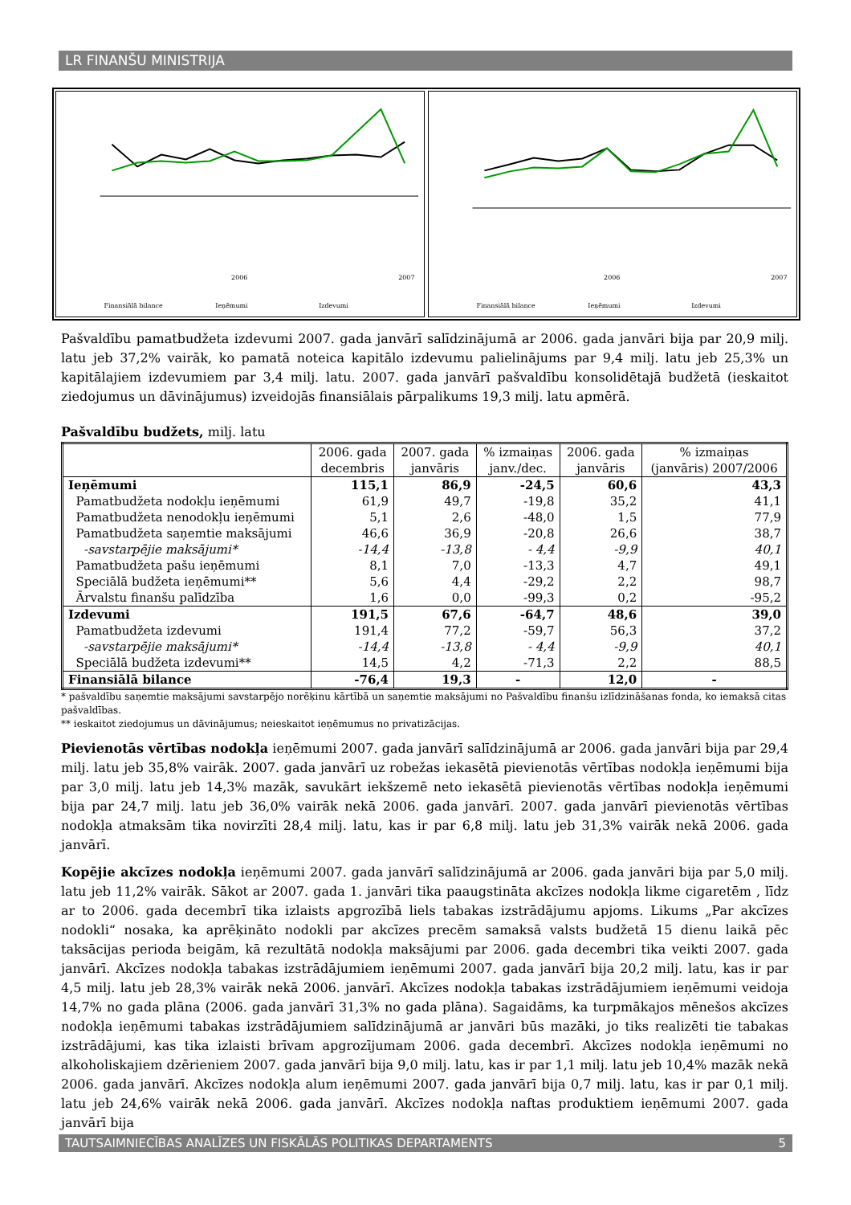LR FINANŠU MINISTRIJA
Finansiālā bilance
Ieņēmumi
Izdevumi
2006
2007
Finansiālā bilance
Ieņēmumi
Izdevumi
2006
2007
Pašvaldību pamatbudžeta izdevumi 2007. gada janvārī salīdzinājumā ar 2006. gada janvāri bija par 20,9 milj. latu jeb 37,2% vairāk, ko pamatā noteica kapitālo izdevumu palielinājums par 9,4 milj. latu jeb 25,3% un kapitālajiem izdevumiem par 3,4 milj. latu. 2007. gada janvārī pašvaldību konsolidētajā budžetā (ieskaitot ziedojumus un dāvinājumus) izveidojās finansiālais pārpalikums 19,3 milj. latu apmērā.
Pašvaldību budžets, milj. latu
| | 2006. gada decembris | 2007. gada janvāris | % izmaiņas janv./dec. | 2006. gada janvāris | % izmaiņas (janvāris) 2007/2006 |
| --- | --- | --- | --- | --- | --- |
| Ieņēmumi | 115,1 | 86,9 | -24,5 | 60,6 | 43,3 |
| Pamatbudžeta nodokļu ieņēmumi | 61,9 | 49,7 | -19,8 | 35,2 | 41,1 |
| Pamatbudžeta nenodokļu ieņēmumi | 5,1 | 2,6 | -48,0 | 1,5 | 77,9 |
| Pamatbudžeta saņemtie maksājumi | 46,6 | 36,9 | -20,8 | 26,6 | 38,7 |
| -savstarpējie maksājumi* | -14,4 | -13,8 | - 4,4 | -9,9 | 40,1 |
| Pamatbudžeta pašu ieņēmumi | 8,1 | 7,0 | -13,3 | 4,7 | 49,1 |
| Speciālā budžeta ieņēmumi** | 5,6 | 4,4 | -29,2 | 2,2 | 98,7 |
| Ārvalstu finanšu palīdzība | 1,6 | 0,0 | -99,3 | 0,2 | -95,2 |
| Izdevumi | 191,5 | 67,6 | -64,7 | 48,6 | 39,0 |
| Pamatbudžeta izdevumi | 191,4 | 77,2 | -59,7 | 56,3 | 37,2 |
| -savstarpējie maksājumi* | -14,4 | -13,8 | - 4,4 | -9,9 | 40,1 |
| Speciālā budžeta izdevumi** | 14,5 | 4,2 | -71,3 | 2,2 | 88,5 |
| Finansiālā bilance | -76,4 | 19,3 | - | 12,0 | - |
* pašvaldību saņemtie maksājumi savstarpējo norēķinu kārtībā un saņemtie maksājumi no Pašvaldību finanšu izlīdzināšanas fonda, ko iemaksā citas pašvaldības.
** ieskaitot ziedojumus un dāvinājumus; neieskaitot ieņēmumus no privatizācijas.
Pievienotās vērtības nodokļa ieņēmumi 2007. gada janvārī salīdzinājumā ar 2006. gada janvāri bija par 29,4 milj. latu jeb 35,8% vairāk. 2007. gada janvārī uz robežas iekasētā pievienotās vērtības nodokļa ieņēmumi bija par 3,0 milj. latu jeb 14,3% mazāk, savukārt iekšzemē neto iekasētā pievienotās vērtības nodokļa ieņēmumi bija par 24,7 milj. latu jeb 36,0% vairāk nekā 2006. gada janvārī. 2007. gada janvārī pievienotās vērtības nodokļa atmaksām tika novirzīti 28,4 milj. latu, kas ir par 6,8 milj. latu jeb 31,3% vairāk nekā 2006. gada janvārī.
Kopējie akcīzes nodokļa ieņēmumi 2007. gada janvārī salīdzinājumā ar 2006. gada janvāri bija par 5,0 milj. latu jeb 11,2% vairāk. Sākot ar 2007. gada 1. janvāri tika paaugstināta akcīzes nodokļa likme cigaretēm , līdz ar to 2006. gada decembrī tika izlaists apgrozībā liels tabakas izstrādājumu apjoms. Likums „Par akcīzes nodokli“ nosaka, ka aprēķināto nodokli par akcīzes precēm samaksā valsts budžetā 15 dienu laikā pēc taksācijas perioda beigām, kā rezultātā nodokļa maksājumi par 2006. gada decembri tika veikti 2007. gada janvārī. Akcīzes nodokļa tabakas izstrādājumiem ieņēmumi 2007. gada janvārī bija 20,2 milj. latu, kas ir par 4,5 milj. latu jeb 28,3% vairāk nekā 2006. janvārī. Akcīzes nodokļa tabakas izstrādājumiem ieņēmumi veidoja 14,7% no gada plāna (2006. gada janvārī 31,3% no gada plāna). Sagaidāms, ka turpmākajos mēnešos akcīzes nodokļa ieņēmumi tabakas izstrādājumiem salīdzinājumā ar janvāri būs mazāki, jo tiks realizēti tie tabakas izstrādājumi, kas tika izlaisti brīvam apgrozījumam 2006. gada decembrī. Akcīzes nodokļa ieņēmumi no alkoholiskajiem dzērieniem 2007. gada janvārī bija 9,0 milj. latu, kas ir par 1,1 milj. latu jeb 10,4% mazāk nekā 2006. gada janvārī. Akcīzes nodokļa alum ieņēmumi 2007. gada janvārī bija 0,7 milj. latu, kas ir par 0,1 milj. latu jeb 24,6% vairāk nekā 2006. gada janvārī. Akcīzes nodokļa naftas produktiem ieņēmumi 2007. gada janvārī bija
TAUTSAIMNIECĪBAS ANALĪZES UN FISKĀLĀS POLITIKAS DEPARTAMENTS 5